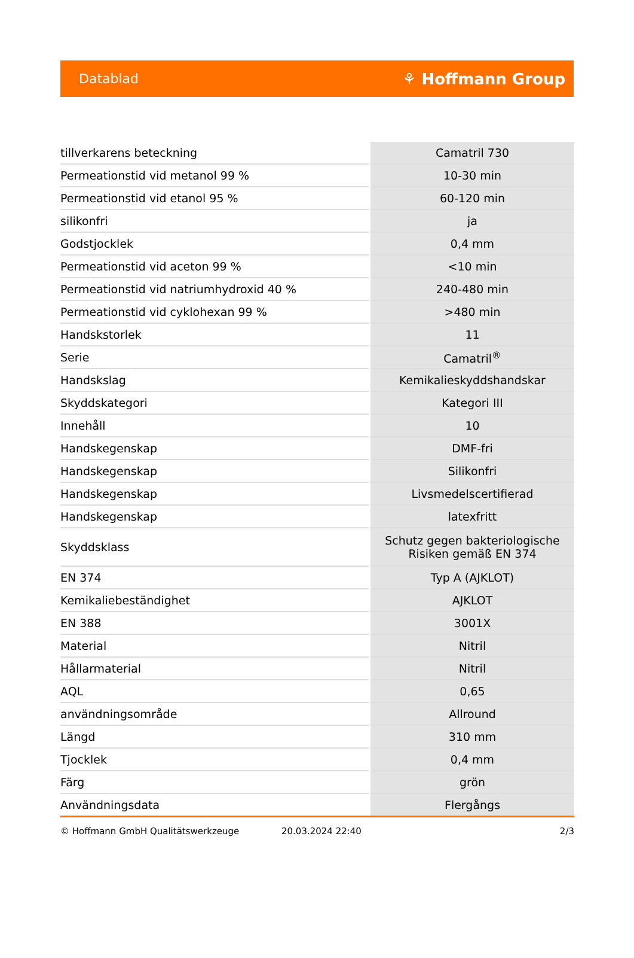Datablad ⚘ Hoffmann Group
| tillverkarens beteckning | Camatril 730 |
| Permeationstid vid metanol 99 % | 10-30 min |
| Permeationstid vid etanol 95 % | 60-120 min |
| silikonfri | ja |
| Godstjocklek | 0,4 mm |
| Permeationstid vid aceton 99 % | <10 min |
| Permeationstid vid natriumhydroxid 40 % | 240-480 min |
| Permeationstid vid cyklohexan 99 % | >480 min |
| Handskstorlek | 11 |
| Serie | Camatril<sup>®</sup> |
| Handskslag | Kemikalieskyddshandskar |
| Skyddskategori | Kategori III |
| Innehåll | 10 |
| Handskegenskap | DMF-fri |
| Handskegenskap | Silikonfri |
| Handskegenskap | Livsmedelscertifierad |
| Handskegenskap | latexfritt |
| Skyddsklass | Schutz gegen bakteriologische Risiken gemäß EN 374 |
| EN 374 | Typ A (AJKLOT) |
| Kemikaliebeständighet | AJKLOT |
| EN 388 | 3001X |
| Material | Nitril |
| Hållarmaterial | Nitril |
| AQL | 0,65 |
| användningsområde | Allround |
| Längd | 310 mm |
| Tjocklek | 0,4 mm |
| Färg | grön |
| Användningsdata | Flergångs |
© Hoffmann GmbH Qualitätswerkzeuge 20.03.2024 22:40 2/3